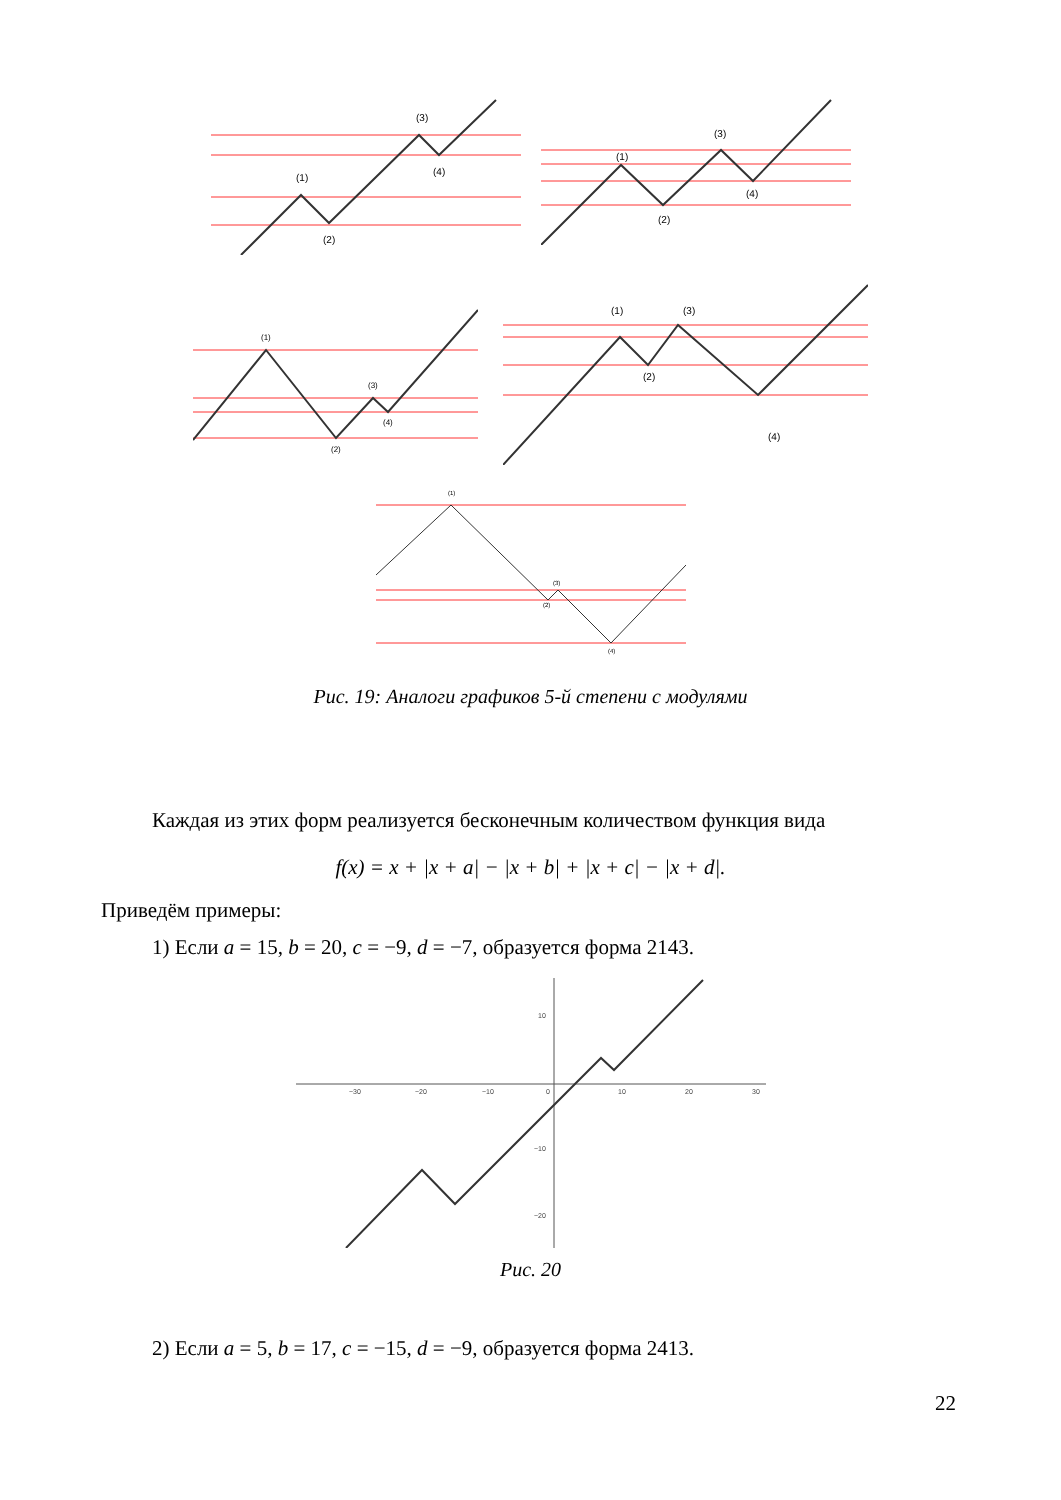(3)
(4)
(1)
(2)
(1)
(2)
(3)
(4)
(1)
(2)
(3)
(4)
(1)
(2)
(3)
(4)
(1)
(2)
(3)
(4)
Рис. 19: Аналоги графиков 5-й степени с модулями
Каждая из этих форм реализуется бесконечным количеством функция вида
f(x) = x + |x + a| − |x + b| + |x + c| − |x + d|.
Приведём примеры:
1) Если a = 15, b = 20, c = −9, d = −7, образуется форма 2143.
−30
−20
−10
0
10
20
30
10
−10
−20
Рис. 20
2) Если a = 5, b = 17, c = −15, d = −9, образуется форма 2413.
22